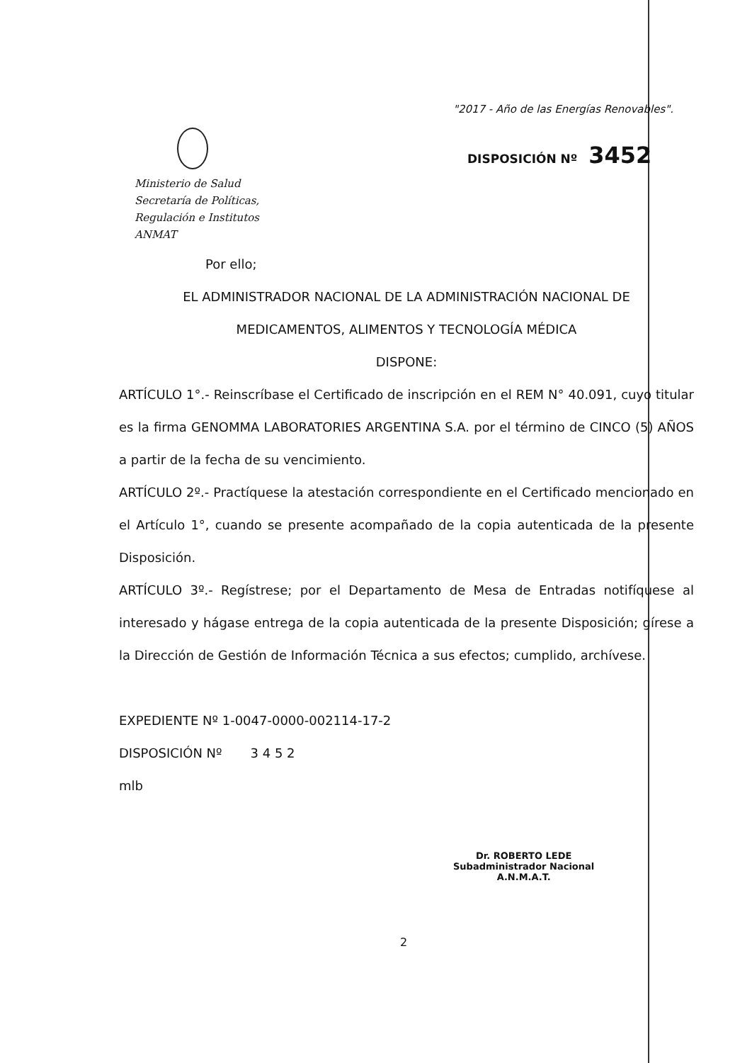"2017 - Año de las Energías Renovables".
DISPOSICIÓN Nº 3452
Ministerio de Salud
Secretaría de Políticas,
Regulación e Institutos
ANMAT
Por ello;
EL ADMINISTRADOR NACIONAL DE LA ADMINISTRACIÓN NACIONAL DE
MEDICAMENTOS, ALIMENTOS Y TECNOLOGÍA MÉDICA
DISPONE:
ARTÍCULO 1°.- Reinscríbase el Certificado de inscripción en el REM N° 40.091, cuyo titular es la firma GENOMMA LABORATORIES ARGENTINA S.A. por el término de CINCO (5) AÑOS a partir de la fecha de su vencimiento.
ARTÍCULO 2º.- Practíquese la atestación correspondiente en el Certificado mencionado en el Artículo 1°, cuando se presente acompañado de la copia autenticada de la presente Disposición.
ARTÍCULO 3º.- Regístrese; por el Departamento de Mesa de Entradas notifíquese al interesado y hágase entrega de la copia autenticada de la presente Disposición; gírese a la Dirección de Gestión de Información Técnica a sus efectos; cumplido, archívese.
EXPEDIENTE Nº 1-0047-0000-002114-17-2
DISPOSICIÓN Nº 3 4 5 2
mlb
Dr. ROBERTO LEDE
Subadministrador Nacional
A.N.M.A.T.
2